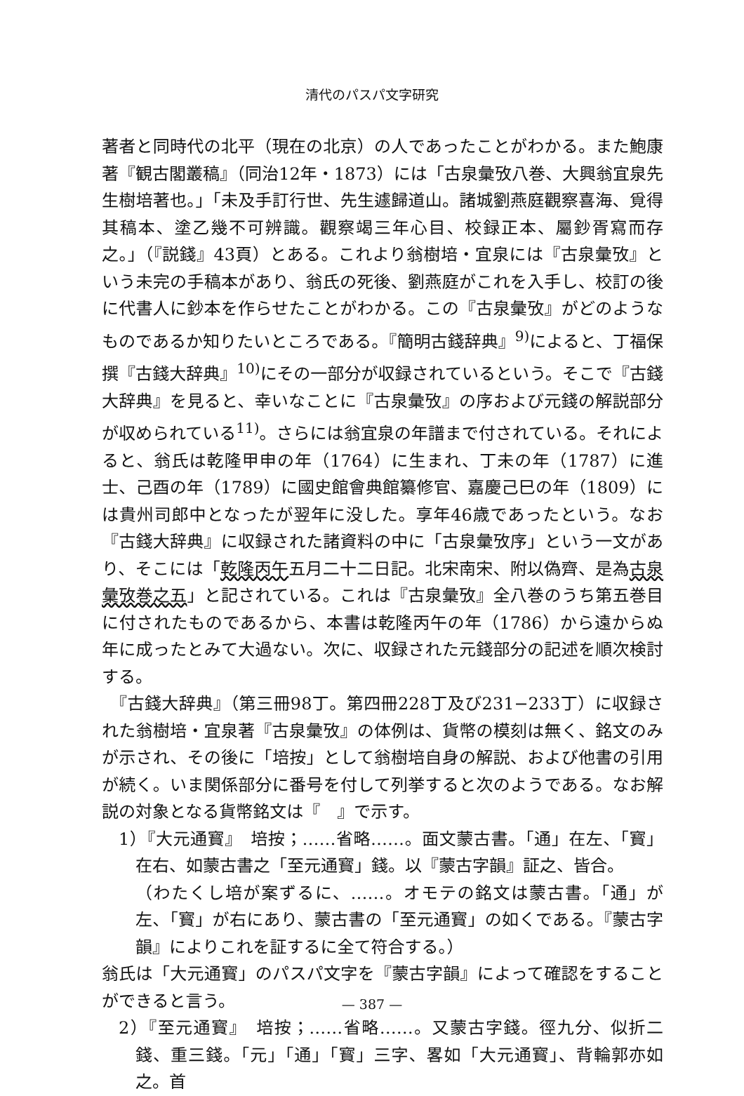清代のパスパ文字研究
著者と同時代の北平（現在の北京）の人であったことがわかる。また鮑康著『観古閣叢稿』（同治12年・1873）には「古泉彙攷八巻、大興翁宜泉先生樹培著也。」「未及手訂行世、先生遽歸道山。諸城劉燕庭觀察喜海、覓得其稿本、塗乙幾不可辨識。觀察竭三年心目、校録正本、屬鈔胥寫而存之。」（『説錢』43頁）とある。これより翁樹培・宜泉には『古泉彙攷』という未完の手稿本があり、翁氏の死後、劉燕庭がこれを入手し、校訂の後に代書人に鈔本を作らせたことがわかる。この『古泉彙攷』がどのようなものであるか知りたいところである。『簡明古錢辞典』<sup>9)</sup>によると、丁福保撰『古錢大辞典』<sup>10)</sup>にその一部分が収録されているという。そこで『古錢大辞典』を見ると、幸いなことに『古泉彙攷』の序および元錢の解説部分が収められている<sup>11)</sup>。さらには翁宜泉の年譜まで付されている。それによると、翁氏は乾隆甲申の年（1764）に生まれ、丁未の年（1787）に進士、己酉の年（1789）に國史館會典館纂修官、嘉慶己巳の年（1809）には貴州司郎中となったが翌年に没した。享年46歳であったという。なお『古錢大辞典』に収録された諸資料の中に「古泉彙攷序」という一文があり、そこには「乾隆丙午五月二十二日記。北宋南宋、附以偽齊、是為古泉彙攷巻之五」と記されている。これは『古泉彙攷』全八巻のうち第五巻目に付されたものであるから、本書は乾隆丙午の年（1786）から遠からぬ年に成ったとみて大過ない。次に、収録された元錢部分の記述を順次検討する。
『古錢大辞典』（第三冊98丁。第四冊228丁及び231−233丁）に収録された翁樹培・宜泉著『古泉彙攷』の体例は、貨幣の模刻は無く、銘文のみが示され、その後に「培按」として翁樹培自身の解説、および他書の引用が続く。いま関係部分に番号を付して列挙すると次のようである。なお解説の対象となる貨幣銘文は『　』で示す。
1）『大元通寳』　培按；……省略……。面文蒙古書。「通」在左、「寳」在右、如蒙古書之「至元通寳」錢。以『蒙古字韻』証之、皆合。
（わたくし培が案ずるに、……。オモテの銘文は蒙古書。「通」が左、「寳」が右にあり、蒙古書の「至元通寳」の如くである。『蒙古字韻』によりこれを証するに全て符合する。）
翁氏は「大元通寳」のパスパ文字を『蒙古字韻』によって確認をすることができると言う。
2）『至元通寳』　培按；……省略……。又蒙古字錢。徑九分、似折二錢、重三錢。「元」「通」「寳」三字、畧如「大元通寳」、背輪郭亦如之。首
— 387 —